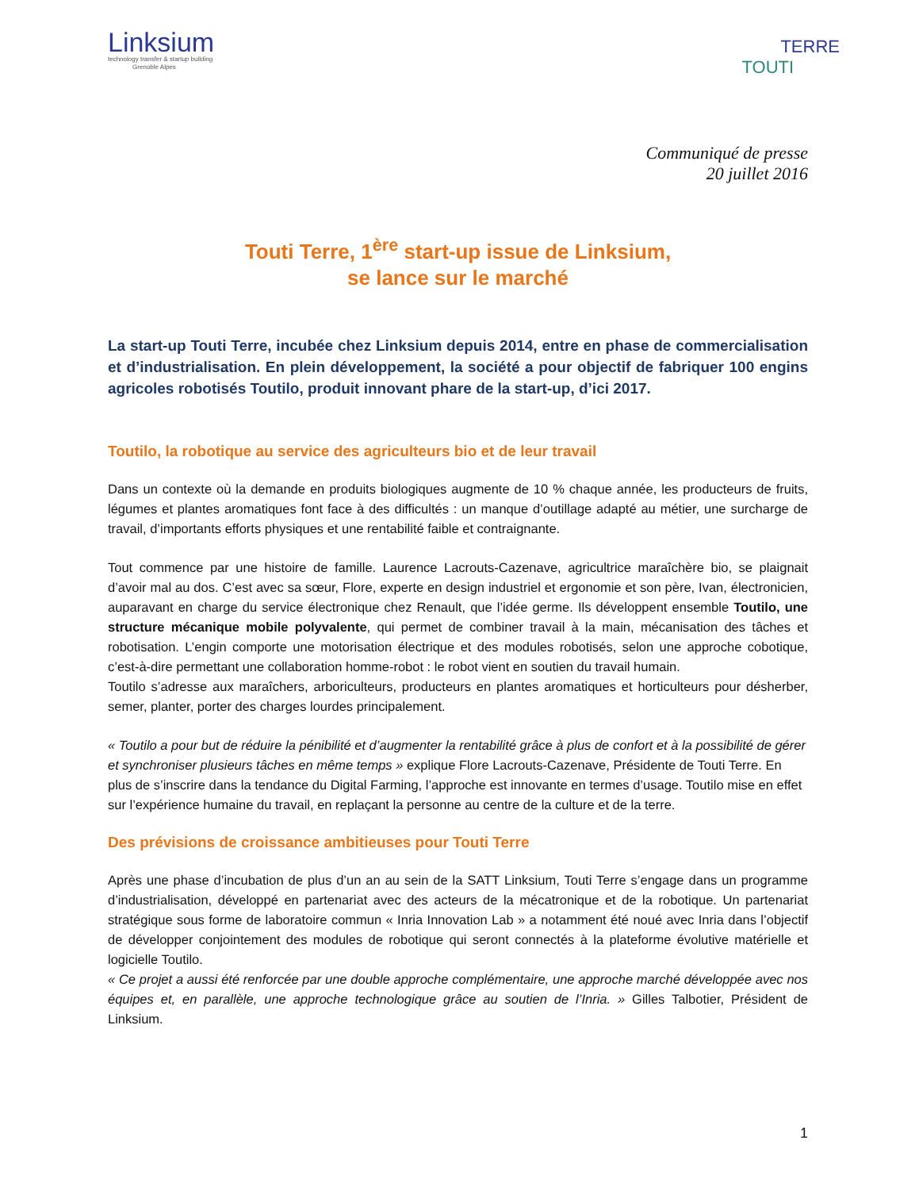Linksium
technology transfer & startup building
Grenoble Alpes
TERRE
TOUTI
Communiqué de presse
20 juillet 2016
Touti Terre, 1<sup>ère</sup> start-up issue de Linksium,
se lance sur le marché
La start-up Touti Terre, incubée chez Linksium depuis 2014, entre en phase de commercialisation et d’industrialisation. En plein développement, la société a pour objectif de fabriquer 100 engins agricoles robotisés Toutilo, produit innovant phare de la start-up, d’ici 2017.
Toutilo, la robotique au service des agriculteurs bio et de leur travail
Dans un contexte où la demande en produits biologiques augmente de 10 % chaque année, les producteurs de fruits, légumes et plantes aromatiques font face à des difficultés : un manque d’outillage adapté au métier, une surcharge de travail, d’importants efforts physiques et une rentabilité faible et contraignante.
Tout commence par une histoire de famille. Laurence Lacrouts-Cazenave, agricultrice maraîchère bio, se plaignait d’avoir mal au dos. C’est avec sa sœur, Flore, experte en design industriel et ergonomie et son père, Ivan, électronicien, auparavant en charge du service électronique chez Renault, que l’idée germe. Ils développent ensemble Toutilo, une structure mécanique mobile polyvalente, qui permet de combiner travail à la main, mécanisation des tâches et robotisation. L’engin comporte une motorisation électrique et des modules robotisés, selon une approche cobotique, c’est-à-dire permettant une collaboration homme-robot : le robot vient en soutien du travail humain.
Toutilo s’adresse aux maraîchers, arboriculteurs, producteurs en plantes aromatiques et horticulteurs pour désherber, semer, planter, porter des charges lourdes principalement.
« Toutilo a pour but de réduire la pénibilité et d’augmenter la rentabilité grâce à plus de confort et à la possibilité de gérer et synchroniser plusieurs tâches en même temps » explique Flore Lacrouts-Cazenave, Présidente de Touti Terre. En plus de s’inscrire dans la tendance du Digital Farming, l’approche est innovante en termes d’usage. Toutilo mise en effet sur l’expérience humaine du travail, en replaçant la personne au centre de la culture et de la terre.
Des prévisions de croissance ambitieuses pour Touti Terre
Après une phase d’incubation de plus d’un an au sein de la SATT Linksium, Touti Terre s’engage dans un programme d’industrialisation, développé en partenariat avec des acteurs de la mécatronique et de la robotique. Un partenariat stratégique sous forme de laboratoire commun « Inria Innovation Lab » a notamment été noué avec Inria dans l’objectif de développer conjointement des modules de robotique qui seront connectés à la plateforme évolutive matérielle et logicielle Toutilo.
« Ce projet a aussi été renforcée par une double approche complémentaire, une approche marché développée avec nos équipes et, en parallèle, une approche technologique grâce au soutien de l’Inria. » Gilles Talbotier, Président de Linksium.
1